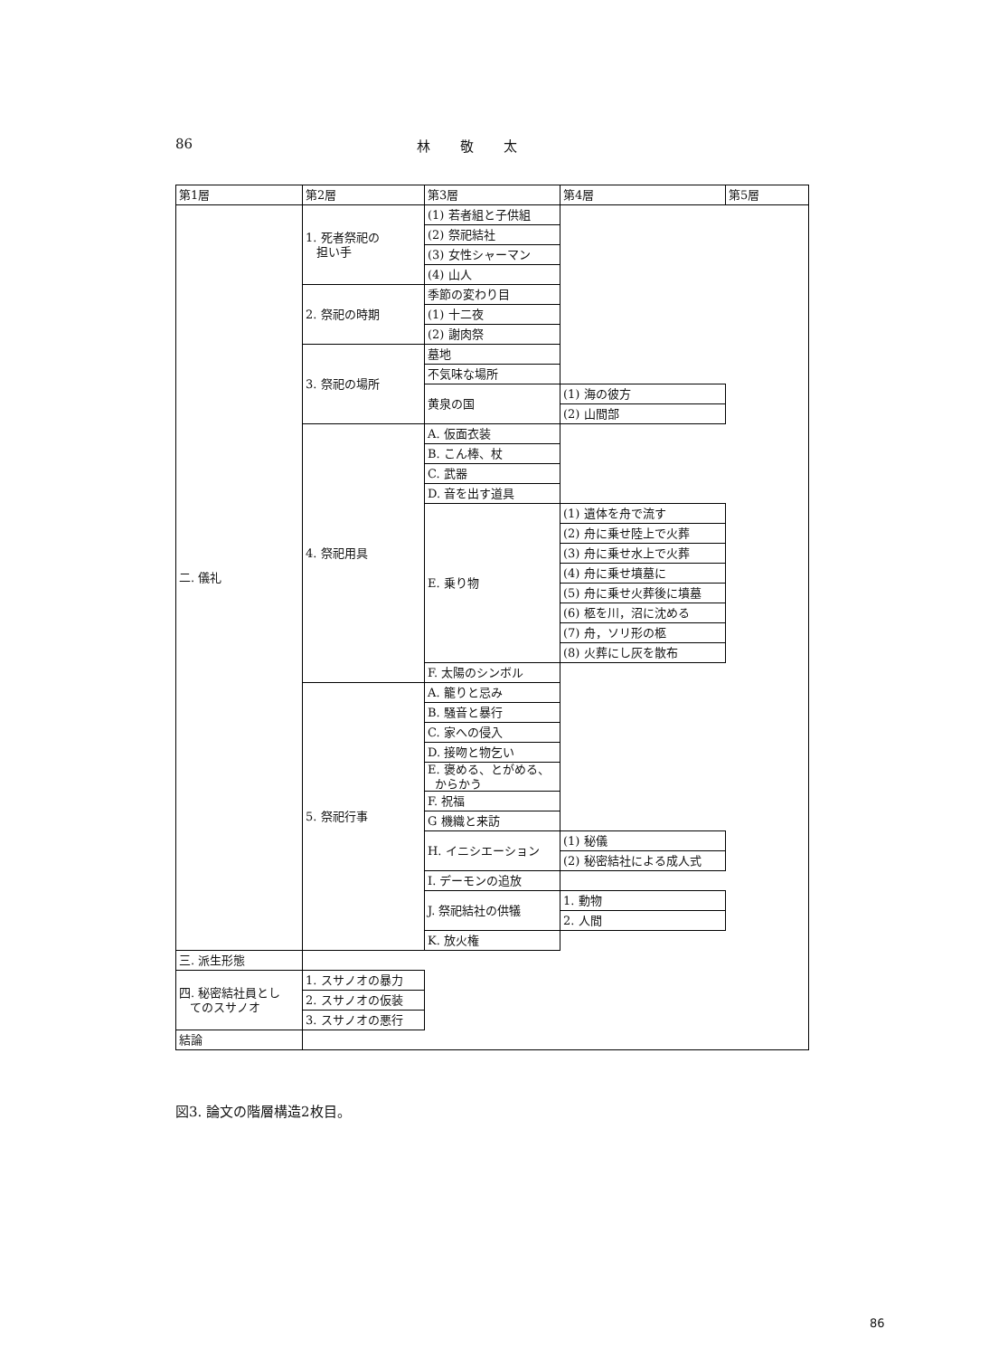86 林 敬 太
| 第1層 | 第2層 | 第3層 | 第4層 | 第5層 |
| 二. 儀礼 | 1. 死者祭祀の 担い手 | (1) 若者組と子供組 | | |
| | | (2) 祭祀結社 | | |
| | | (3) 女性シャーマン | | |
| | | (4) 山人 | | |
| | 2. 祭祀の時期 | 季節の変わり目 | | |
| | | (1) 十二夜 | | |
| | | (2) 謝肉祭 | | |
| | 3. 祭祀の場所 | 墓地 | | |
| | | 不気味な場所 | | |
| | | 黄泉の国 | (1) 海の彼方 | |
| | | | (2) 山間部 | |
| | 4. 祭祀用具 | A. 仮面衣装 | | |
| | | B. こん棒、杖 | | |
| | | C. 武器 | | |
| | | D. 音を出す道具 | | |
| | | E. 乗り物 | (1) 遺体を舟で流す | |
| | | | (2) 舟に乗せ陸上で火葬 | |
| | | | (3) 舟に乗せ水上で火葬 | |
| | | | (4) 舟に乗せ墳墓に | |
| | | | (5) 舟に乗せ火葬後に墳墓 | |
| | | | (6) 柩を川，沼に沈める | |
| | | | (7) 舟，ソリ形の柩 | |
| | | | (8) 火葬にし灰を散布 | |
| | | F. 太陽のシンボル | | |
| | 5. 祭祀行事 | A. 籠りと忌み | | |
| | | B. 騒音と暴行 | | |
| | | C. 家への侵入 | | |
| | | D. 接吻と物乞い | | |
| | | E. 褒める、とがめる、 からかう | | |
| | | F. 祝福 | | |
| | | G 機織と来訪 | | |
| | | H. イニシエーション | (1) 秘儀 | |
| | | | (2) 秘密結社による成人式 | |
| | | I. デーモンの追放 | | |
| | | J. 祭祀結社の供犠 | 1. 動物 | |
| | | | 2. 人間 | |
| | | K. 放火権 | | |
| 三. 派生形態 | | | | |
| 四. 秘密結社員とし てのスサノオ | 1. スサノオの暴力 | | | |
| | 2. スサノオの仮装 | | | |
| | 3. スサノオの悪行 | | | |
| 結論 | | | | |
図3. 論文の階層構造2枚目。
86